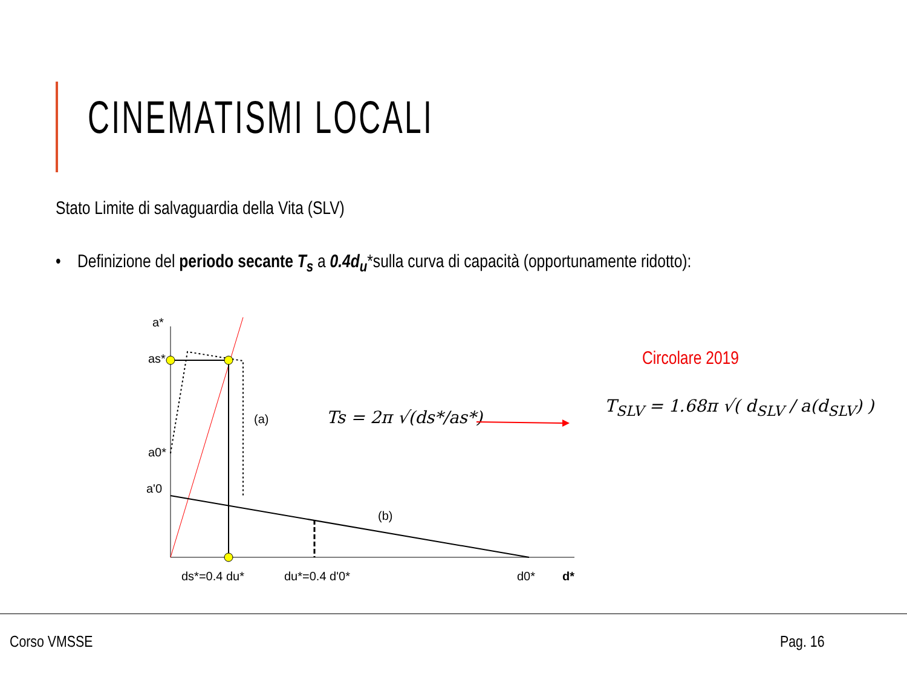CINEMATISMI LOCALI
Stato Limite di salvaguardia della Vita (SLV)
• Definizione del periodo secante T<sub>s</sub> a 0.4d<sub>u</sub>*sulla curva di capacità (opportunamente ridotto):
a*
as*
a0*
a'0
(a)
(b)
ds*=0.4 du*
du*=0.4 d'0*
d0*
d*
Ts = 2π √(ds*/as*)
Circolare 2019
T<sub>SLV</sub> = 1.68π √( d<sub>SLV</sub> / a(d<sub>SLV</sub>) )
Corso VMSSE Pag. 16